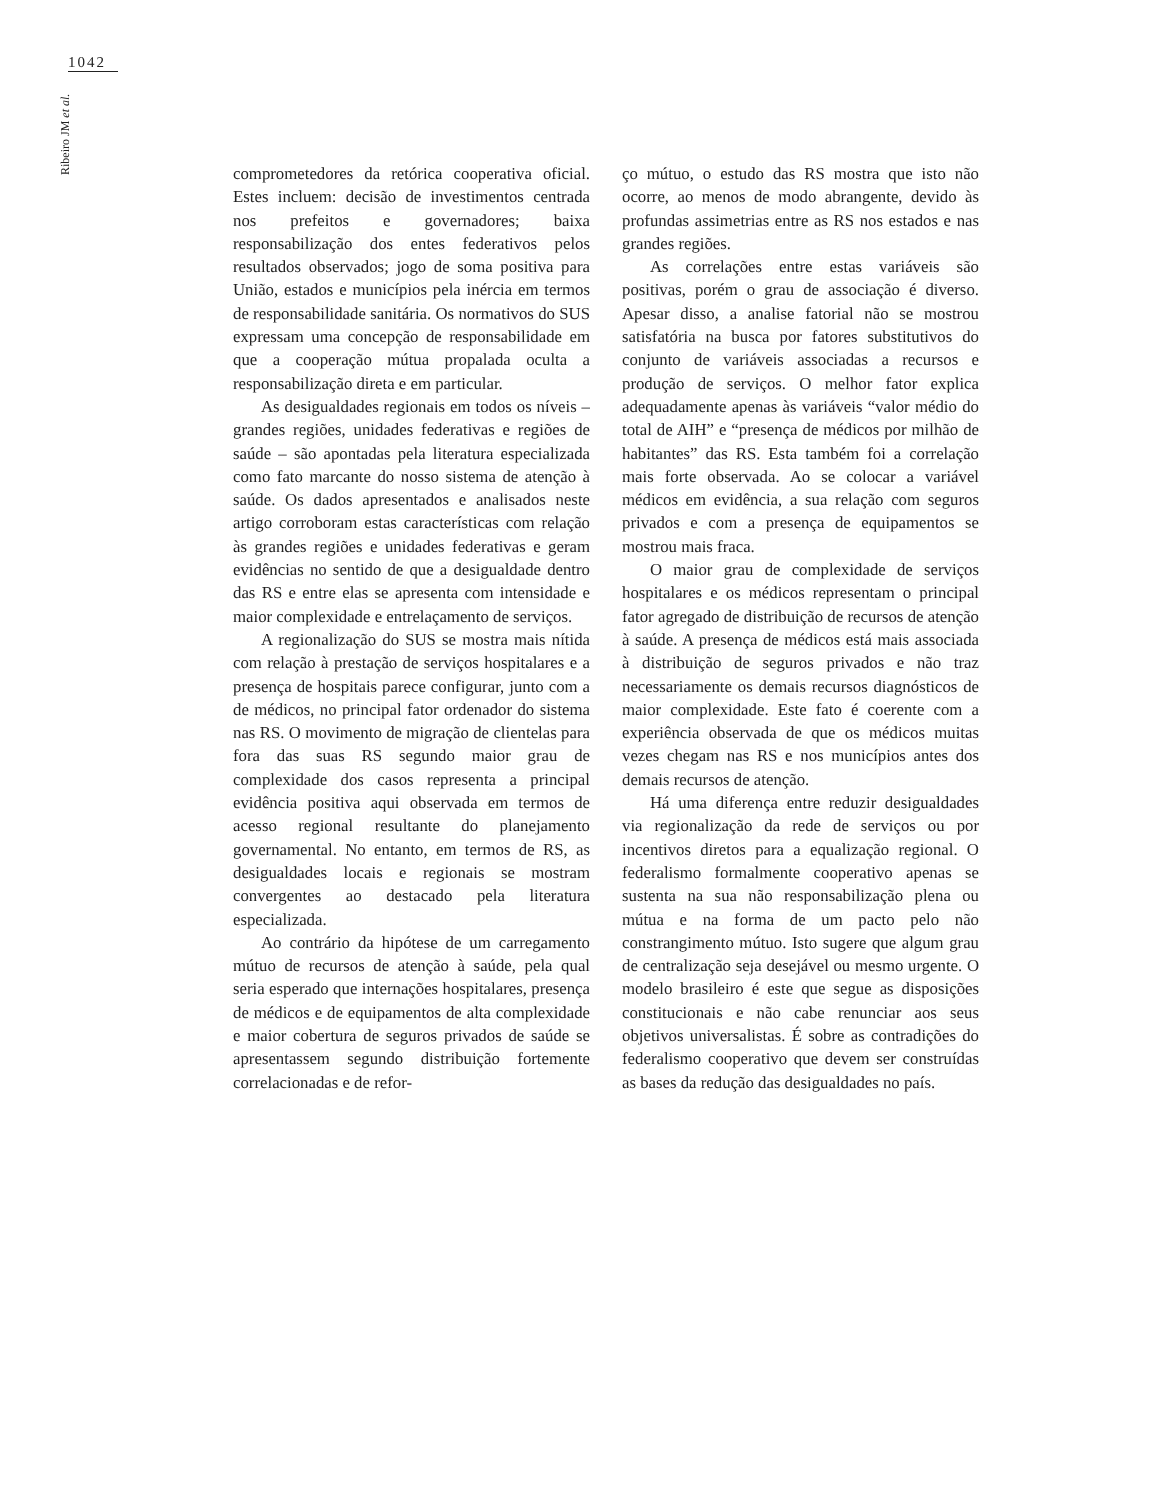1042
Ribeiro JM et al.
comprometedores da retórica cooperativa oficial. Estes incluem: decisão de investimentos centrada nos prefeitos e governadores; baixa responsabilização dos entes federativos pelos resultados observados; jogo de soma positiva para União, estados e municípios pela inércia em termos de responsabilidade sanitária. Os normativos do SUS expressam uma concepção de responsabilidade em que a cooperação mútua propalada oculta a responsabilização direta e em particular.
As desigualdades regionais em todos os níveis – grandes regiões, unidades federativas e regiões de saúde – são apontadas pela literatura especializada como fato marcante do nosso sistema de atenção à saúde. Os dados apresentados e analisados neste artigo corroboram estas características com relação às grandes regiões e unidades federativas e geram evidências no sentido de que a desigualdade dentro das RS e entre elas se apresenta com intensidade e maior complexidade e entrelaçamento de serviços.
A regionalização do SUS se mostra mais nítida com relação à prestação de serviços hospitalares e a presença de hospitais parece configurar, junto com a de médicos, no principal fator ordenador do sistema nas RS. O movimento de migração de clientelas para fora das suas RS segundo maior grau de complexidade dos casos representa a principal evidência positiva aqui observada em termos de acesso regional resultante do planejamento governamental. No entanto, em termos de RS, as desigualdades locais e regionais se mostram convergentes ao destacado pela literatura especializada.
Ao contrário da hipótese de um carregamento mútuo de recursos de atenção à saúde, pela qual seria esperado que internações hospitalares, presença de médicos e de equipamentos de alta complexidade e maior cobertura de seguros privados de saúde se apresentassem segundo distribuição fortemente correlacionadas e de refor-
ço mútuo, o estudo das RS mostra que isto não ocorre, ao menos de modo abrangente, devido às profundas assimetrias entre as RS nos estados e nas grandes regiões.
As correlações entre estas variáveis são positivas, porém o grau de associação é diverso. Apesar disso, a analise fatorial não se mostrou satisfatória na busca por fatores substitutivos do conjunto de variáveis associadas a recursos e produção de serviços. O melhor fator explica adequadamente apenas às variáveis “valor médio do total de AIH” e “presença de médicos por milhão de habitantes” das RS. Esta também foi a correlação mais forte observada. Ao se colocar a variável médicos em evidência, a sua relação com seguros privados e com a presença de equipamentos se mostrou mais fraca.
O maior grau de complexidade de serviços hospitalares e os médicos representam o principal fator agregado de distribuição de recursos de atenção à saúde. A presença de médicos está mais associada à distribuição de seguros privados e não traz necessariamente os demais recursos diagnósticos de maior complexidade. Este fato é coerente com a experiência observada de que os médicos muitas vezes chegam nas RS e nos municípios antes dos demais recursos de atenção.
Há uma diferença entre reduzir desigualdades via regionalização da rede de serviços ou por incentivos diretos para a equalização regional. O federalismo formalmente cooperativo apenas se sustenta na sua não responsabilização plena ou mútua e na forma de um pacto pelo não constrangimento mútuo. Isto sugere que algum grau de centralização seja desejável ou mesmo urgente. O modelo brasileiro é este que segue as disposições constitucionais e não cabe renunciar aos seus objetivos universalistas. É sobre as contradições do federalismo cooperativo que devem ser construídas as bases da redução das desigualdades no país.